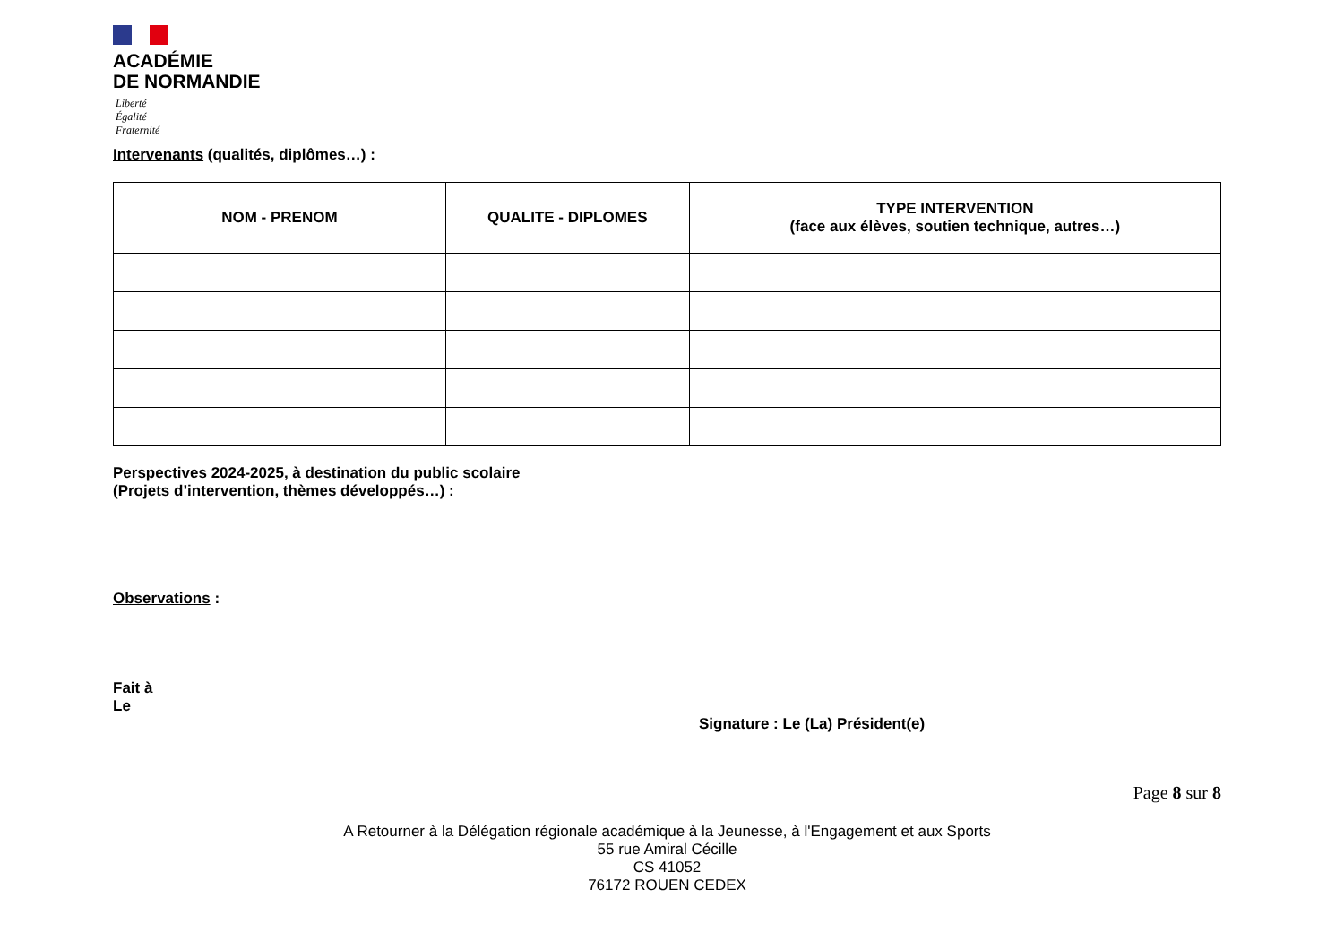ACADÉMIE
DE NORMANDIE
Liberté
Égalité
Fraternité
Intervenants (qualités, diplômes…) :
| NOM - PRENOM | QUALITE - DIPLOMES | TYPE INTERVENTION (face aux élèves, soutien technique, autres…) |
| --- | --- | --- |
Perspectives 2024-2025, à destination du public scolaire
(Projets d’intervention, thèmes développés…) :
Observations :
Fait à
Le
Signature : Le (La) Président(e)
Page 8 sur 8
A Retourner à la Délégation régionale académique à la Jeunesse, à l'Engagement et aux Sports
55 rue Amiral Cécille
CS 41052
76172 ROUEN CEDEX